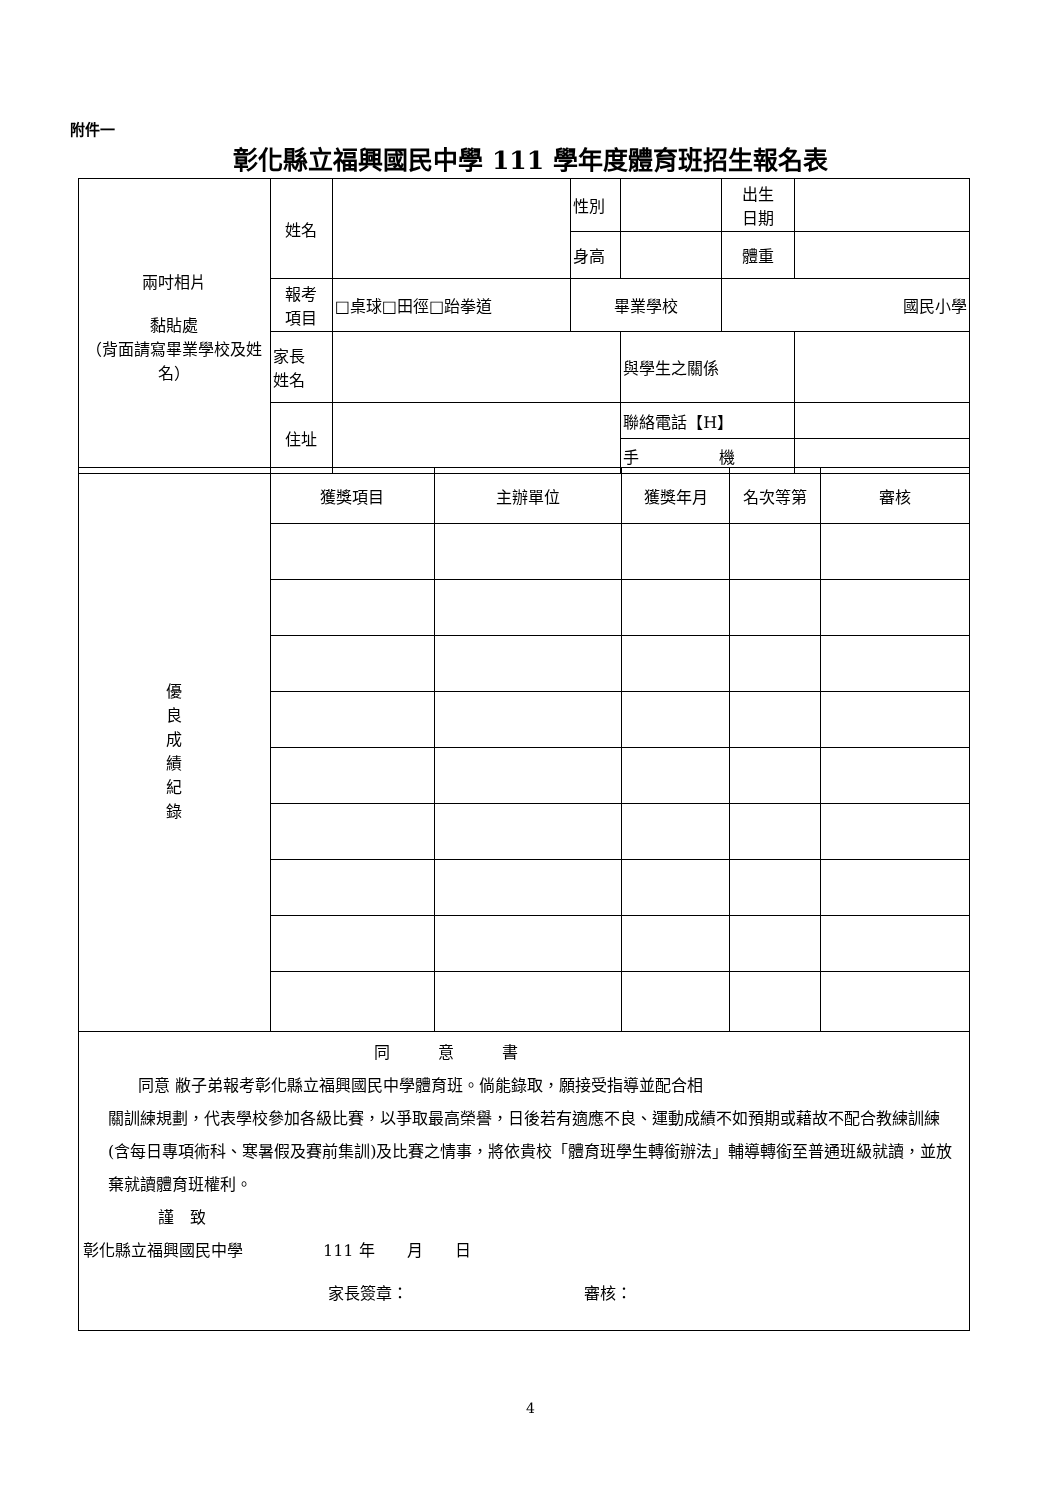附件一
彰化縣立福興國民中學 111 學年度體育班招生報名表
| 兩吋相片 黏貼處 （背面請寫畢業學校及姓名） | 姓名 | | 性別 | | 出生 日期 | |
| | | | 身高 | | 體重 | |
| | 報考 項目 | □桌球□田徑□跆拳道 | 畢業學校 | | 國民小學 | |
| | 家長 姓名 | | | 與學生之關係 | | |
| | 住址 | | | 聯絡電話【H】 | | |
| | | | | 手 機 | | |
| 優 良 成 績 紀 錄 | 獲獎項目 | 主辦單位 | 獲獎年月 | 名次等第 | 審核 |
| 同 意 書 同意 敝子弟報考彰化縣立福興國民中學體育班。倘能錄取，願接受指導並配合相 關訓練規劃，代表學校參加各級比賽，以爭取最高榮譽，日後若有適應不良、運動成績不如預期或藉故不配合教練訓練(含每日專項術科、寒暑假及賽前集訓)及比賽之情事，將依貴校「體育班學生轉銜辦法」輔導轉銜至普通班級就讀，並放棄就讀體育班權利。 謹 致 彰化縣立福興國民中學 111 年 月 日 家長簽章： 審核： | | | | | |
4